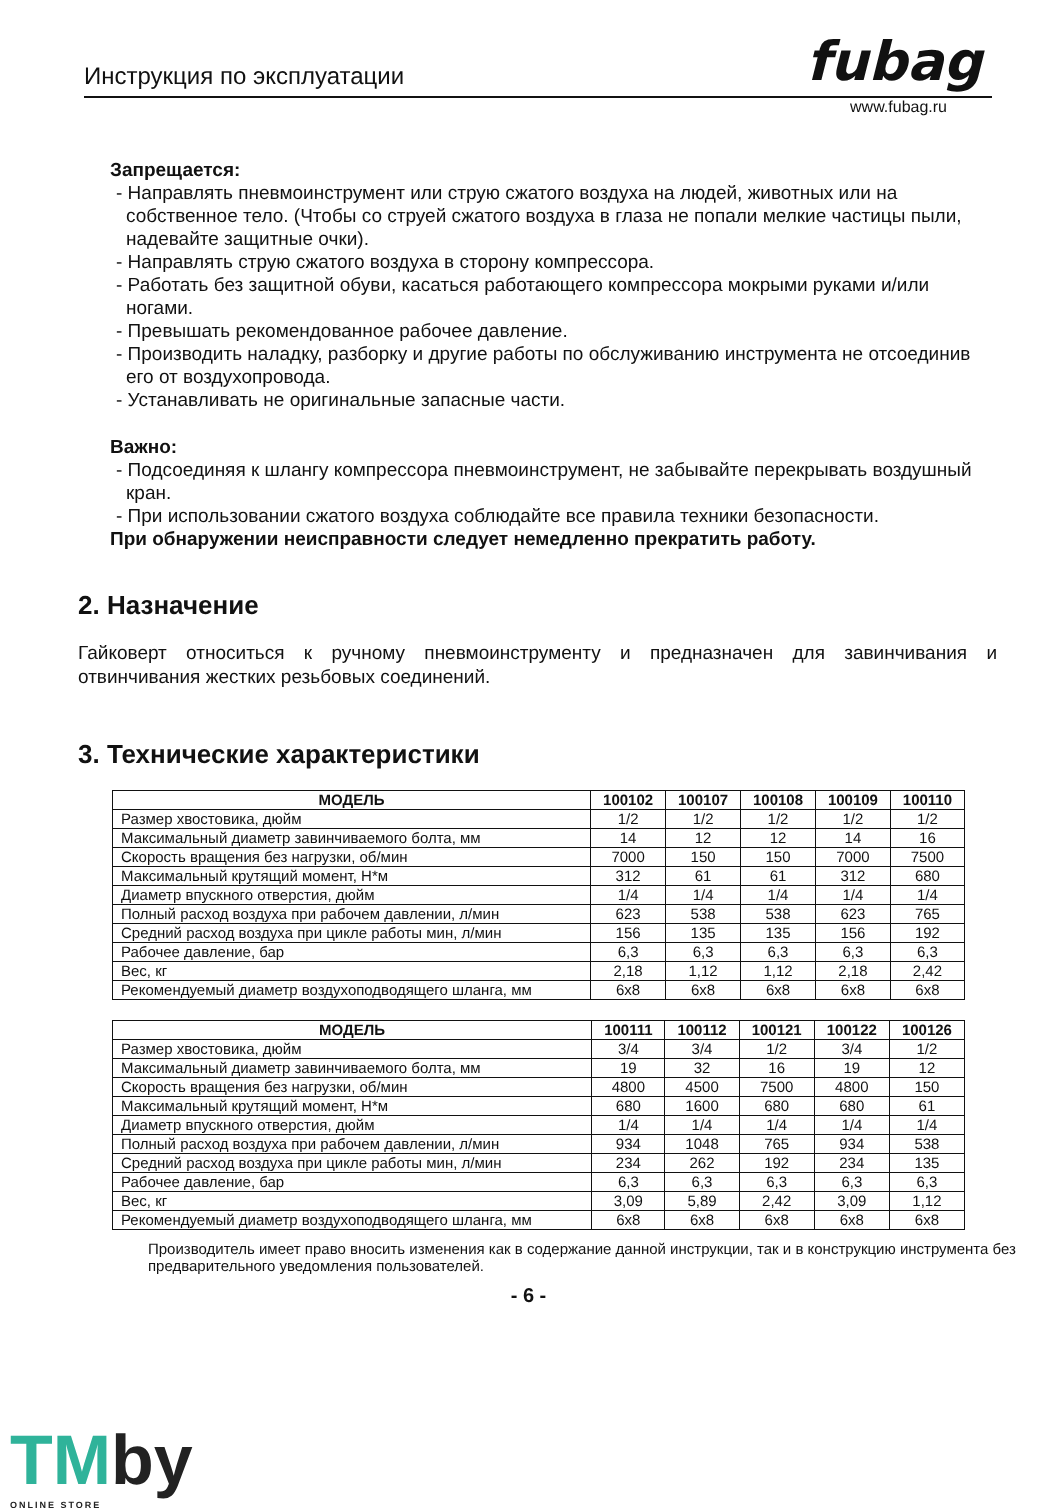Инструкция по эксплуатации fubag
www.fubag.ru
Запрещается:
- Направлять пневмоинструмент или струю сжатого воздуха на людей, животных или на собственное тело. (Чтобы со струей сжатого воздуха в глаза не попали мелкие частицы пыли, надевайте защитные очки).
- Направлять струю сжатого воздуха в сторону компрессора.
- Работать без защитной обуви, касаться работающего компрессора мокрыми руками и/или ногами.
- Превышать рекомендованное рабочее давление.
- Производить наладку, разборку и другие работы по обслуживанию инструмента не отсоединив его от воздухопровода.
- Устанавливать не оригинальные запасные части.
Важно:
- Подсоединяя к шлангу компрессора пневмоинструмент, не забывайте перекрывать воздушный кран.
- При использовании сжатого воздуха соблюдайте все правила техники безопасности.
При обнаружении неисправности следует немедленно прекратить работу.
2. Назначение
Гайковерт относиться к ручному пневмоинструменту и предназначен для завинчивания и отвинчивания жестких резьбовых соединений.
3. Технические характеристики
| МОДЕЛЬ | 100102 | 100107 | 100108 | 100109 | 100110 |
| --- | --- | --- | --- | --- | --- |
| Размер хвостовика, дюйм | 1/2 | 1/2 | 1/2 | 1/2 | 1/2 |
| Максимальный диаметр завинчиваемого болта, мм | 14 | 12 | 12 | 14 | 16 |
| Скорость вращения без нагрузки, об/мин | 7000 | 150 | 150 | 7000 | 7500 |
| Максимальный крутящий момент, Н*м | 312 | 61 | 61 | 312 | 680 |
| Диаметр впускного отверстия, дюйм | 1/4 | 1/4 | 1/4 | 1/4 | 1/4 |
| Полный расход воздуха при рабочем давлении, л/мин | 623 | 538 | 538 | 623 | 765 |
| Средний расход воздуха при цикле работы мин, л/мин | 156 | 135 | 135 | 156 | 192 |
| Рабочее давление, бар | 6,3 | 6,3 | 6,3 | 6,3 | 6,3 |
| Вес, кг | 2,18 | 1,12 | 1,12 | 2,18 | 2,42 |
| Рекомендуемый диаметр воздухоподводящего шланга, мм | 6x8 | 6x8 | 6x8 | 6x8 | 6x8 |
| МОДЕЛЬ | 100111 | 100112 | 100121 | 100122 | 100126 |
| --- | --- | --- | --- | --- | --- |
| Размер хвостовика, дюйм | 3/4 | 3/4 | 1/2 | 3/4 | 1/2 |
| Максимальный диаметр завинчиваемого болта, мм | 19 | 32 | 16 | 19 | 12 |
| Скорость вращения без нагрузки, об/мин | 4800 | 4500 | 7500 | 4800 | 150 |
| Максимальный крутящий момент, Н*м | 680 | 1600 | 680 | 680 | 61 |
| Диаметр впускного отверстия, дюйм | 1/4 | 1/4 | 1/4 | 1/4 | 1/4 |
| Полный расход воздуха при рабочем давлении, л/мин | 934 | 1048 | 765 | 934 | 538 |
| Средний расход воздуха при цикле работы мин, л/мин | 234 | 262 | 192 | 234 | 135 |
| Рабочее давление, бар | 6,3 | 6,3 | 6,3 | 6,3 | 6,3 |
| Вес, кг | 3,09 | 5,89 | 2,42 | 3,09 | 1,12 |
| Рекомендуемый диаметр воздухоподводящего шланга, мм | 6x8 | 6x8 | 6x8 | 6x8 | 6x8 |
Производитель имеет право вносить изменения как в содержание данной инструкции, так и в конструкцию инструмента без предварительного уведомления пользователей.
- 6 -
TMby
ONLINE STORE